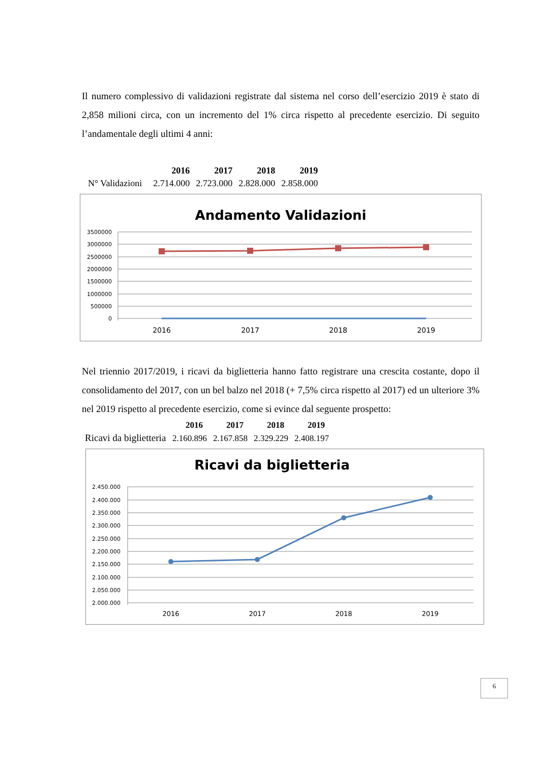Il numero complessivo di validazioni registrate dal sistema nel corso dell’esercizio 2019 è stato di 2,858 milioni circa, con un incremento del 1% circa rispetto al precedente esercizio. Di seguito l’andamentale degli ultimi 4 anni:
| | 2016 | 2017 | 2018 | 2019 |
| --- | --- | --- | --- | --- |
| N° Validazioni | 2.714.000 | 2.723.000 | 2.828.000 | 2.858.000 |
Andamento Validazioni
3500000
3000000
2500000
2000000
1500000
1000000
500000
0
2016
2017
2018
2019
Nel triennio 2017/2019, i ricavi da biglietteria hanno fatto registrare una crescita costante, dopo il consolidamento del 2017, con un bel balzo nel 2018 (+ 7,5% circa rispetto al 2017) ed un ulteriore 3% nel 2019 rispetto al precedente esercizio, come si evince dal seguente prospetto:
| | 2016 | 2017 | 2018 | 2019 |
| --- | --- | --- | --- | --- |
| Ricavi da biglietteria | 2.160.896 | 2.167.858 | 2.329.229 | 2.408.197 |
Ricavi da biglietteria
2.450.000
2.400.000
2.350.000
2.300.000
2.250.000
2.200.000
2.150.000
2.100.000
2.050.000
2.000.000
2016
2017
2018
2019
6